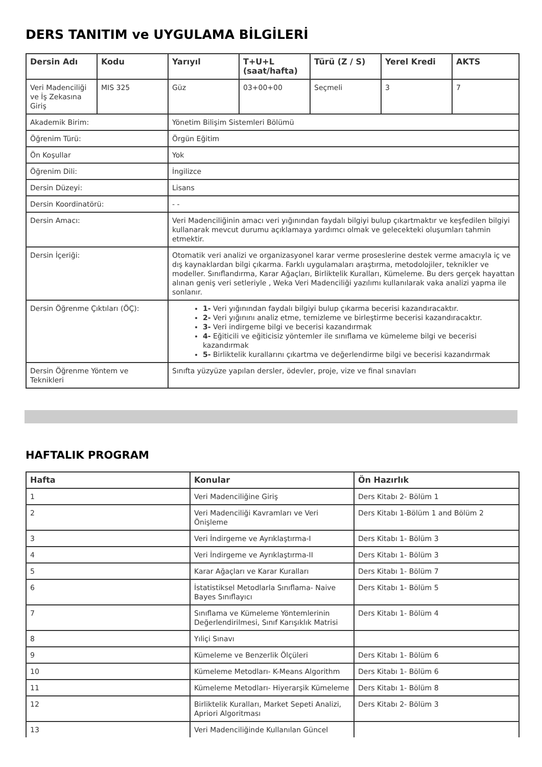DERS TANITIM ve UYGULAMA BİLGİLERİ
| Dersin Adı | Kodu | Yarıyıl | T+U+L (saat/hafta) | Türü (Z / S) | Yerel Kredi | AKTS |
| --- | --- | --- | --- | --- | --- | --- |
| Veri Madenciliği ve İş Zekasına Giriş | MIS 325 | Güz | 03+00+00 | Seçmeli | 3 | 7 |
| Akademik Birim: | | Yönetim Bilişim Sistemleri Bölümü | | | | |
| Öğrenim Türü: | | Örgün Eğitim | | | | |
| Ön Koşullar | | Yok | | | | |
| Öğrenim Dili: | | İngilizce | | | | |
| Dersin Düzeyi: | | Lisans | | | | |
| Dersin Koordinatörü: | | - - | | | | |
| Dersin Amacı: | | Veri Madenciliğinin amacı veri yığınından faydalı bilgiyi bulup çıkartmaktır ve keşfedilen bilgiyi kullanarak mevcut durumu açıklamaya yardımcı olmak ve gelecekteki oluşumları tahmin etmektir. | | | | |
| Dersin İçeriği: | | Otomatik veri analizi ve organizasyonel karar verme proseslerine destek verme amacıyla iç ve dış kaynaklardan bilgi çıkarma. Farklı uygulamaları araştırma, metodolojiler, teknikler ve modeller. Sınıflandırma, Karar Ağaçları, Birliktelik Kuralları, Kümeleme. Bu ders gerçek hayattan alınan geniş veri setleriyle , Weka Veri Madenciliği yazılımı kullanılarak vaka analizi yapma ile sonlanır. | | | | |
| Dersin Öğrenme Çıktıları (ÖÇ): | | 1- Veri yığınından faydalı bilgiyi bulup çıkarma becerisi kazandıracaktır. 2- Veri yığınını analiz etme, temizleme ve birleştirme becerisi kazandıracaktır. 3- Veri indirgeme bilgi ve becerisi kazandırmak 4- Eğiticili ve eğiticisiz yöntemler ile sınıflama ve kümeleme bilgi ve becerisi kazandırmak 5- Birliktelik kurallarını çıkartma ve değerlendirme bilgi ve becerisi kazandırmak | | | | |
| Dersin Öğrenme Yöntem ve Teknikleri | | Sınıfta yüzyüze yapılan dersler, ödevler, proje, vize ve final sınavları | | | | |
HAFTALIK PROGRAM
| Hafta | Konular | Ön Hazırlık |
| --- | --- | --- |
| 1 | Veri Madenciliğine Giriş | Ders Kitabı 2- Bölüm 1 |
| 2 | Veri Madenciliği Kavramları ve Veri Önişleme | Ders Kitabı 1-Bölüm 1 and Bölüm 2 |
| 3 | Veri İndirgeme ve Ayrıklaştırma-I | Ders Kitabı 1- Bölüm 3 |
| 4 | Veri İndirgeme ve Ayrıklaştırma-II | Ders Kitabı 1- Bölüm 3 |
| 5 | Karar Ağaçları ve Karar Kuralları | Ders Kitabı 1- Bölüm 7 |
| 6 | İstatistiksel Metodlarla Sınıflama- Naive Bayes Sınıflayıcı | Ders Kitabı 1- Bölüm 5 |
| 7 | Sınıflama ve Kümeleme Yöntemlerinin Değerlendirilmesi, Sınıf Karışıklık Matrisi | Ders Kitabı 1- Bölüm 4 |
| 8 | Yıliçi Sınavı | |
| 9 | Kümeleme ve Benzerlik Ölçüleri | Ders Kitabı 1- Bölüm 6 |
| 10 | Kümeleme Metodları- K-Means Algorithm | Ders Kitabı 1- Bölüm 6 |
| 11 | Kümeleme Metodları- Hiyerarşik Kümeleme | Ders Kitabı 1- Bölüm 8 |
| 12 | Birliktelik Kuralları, Market Sepeti Analizi, Apriori Algoritması | Ders Kitabı 2- Bölüm 3 |
| 13 | Veri Madenciliğinde Kullanılan Güncel | |